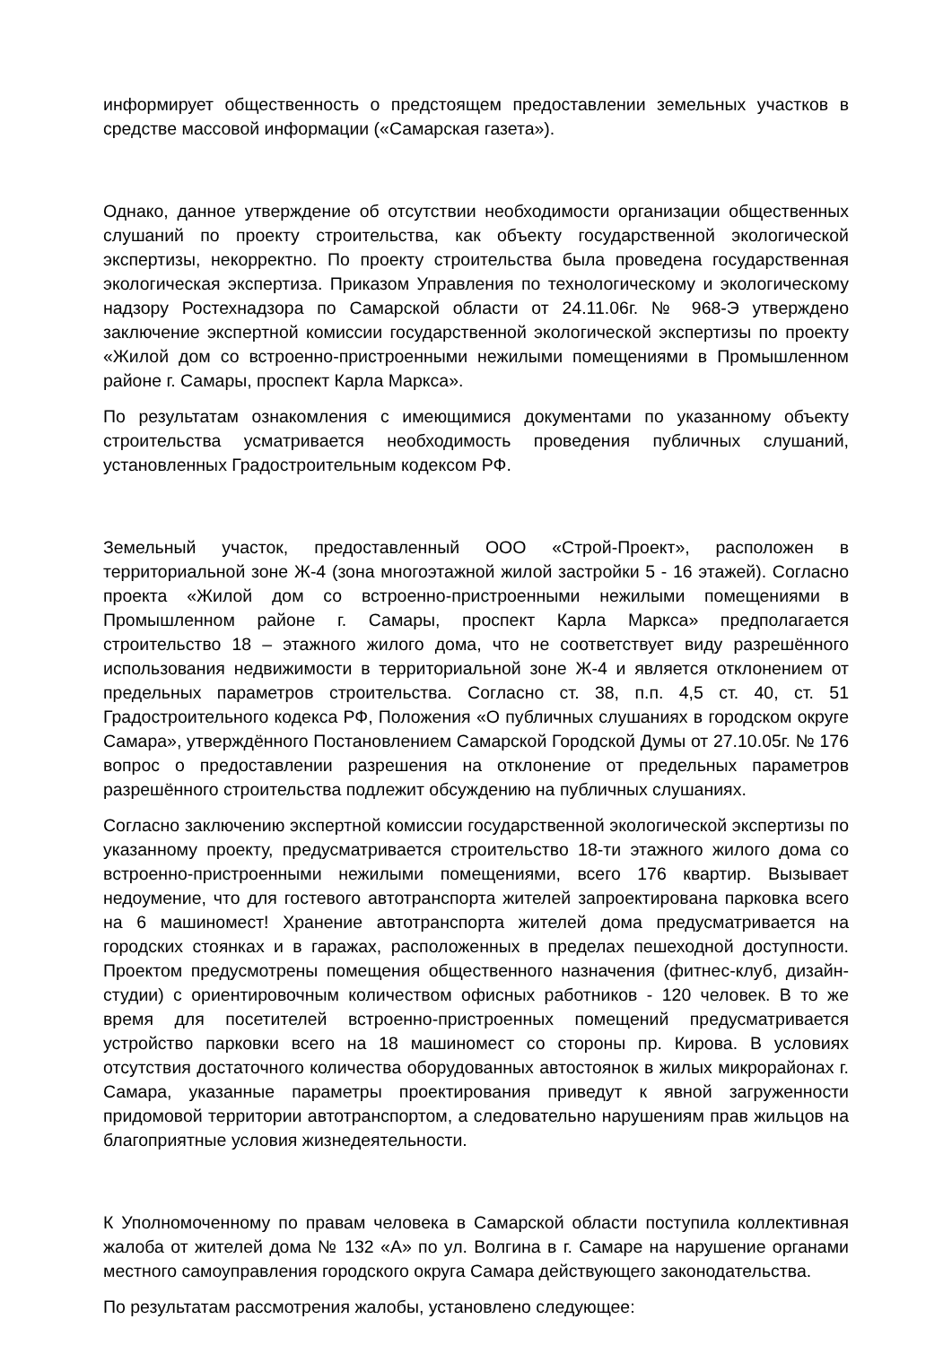информирует общественность о предстоящем предоставлении земельных участков в средстве массовой информации («Самарская газета»).
Однако, данное утверждение об отсутствии необходимости организации общественных слушаний по проекту строительства, как объекту государственной экологической экспертизы, некорректно. По проекту строительства была проведена государственная экологическая экспертиза. Приказом Управления по технологическому и экологическому надзору Ростехнадзора по Самарской области от 24.11.06г. № 968-Э утверждено заключение экспертной комиссии государственной экологической экспертизы по проекту «Жилой дом со встроенно-пристроенными нежилыми помещениями в Промышленном районе г. Самары, проспект Карла Маркса».
По результатам ознакомления с имеющимися документами по указанному объекту строительства усматривается необходимость проведения публичных слушаний, установленных Градостроительным кодексом РФ.
Земельный участок, предоставленный ООО «Строй-Проект», расположен в территориальной зоне Ж-4 (зона многоэтажной жилой застройки 5 - 16 этажей). Согласно проекта «Жилой дом со встроенно-пристроенными нежилыми помещениями в Промышленном районе г. Самары, проспект Карла Маркса» предполагается строительство 18 – этажного жилого дома, что не соответствует виду разрешённого использования недвижимости в территориальной зоне Ж-4 и является отклонением от предельных параметров строительства. Согласно ст. 38, п.п. 4,5 ст. 40, ст. 51 Градостроительного кодекса РФ, Положения «О публичных слушаниях в городском округе Самара», утверждённого Постановлением Самарской Городской Думы от 27.10.05г. № 176 вопрос о предоставлении разрешения на отклонение от предельных параметров разрешённого строительства подлежит обсуждению на публичных слушаниях.
Согласно заключению экспертной комиссии государственной экологической экспертизы по указанному проекту, предусматривается строительство 18-ти этажного жилого дома со встроенно-пристроенными нежилыми помещениями, всего 176 квартир. Вызывает недоумение, что для гостевого автотранспорта жителей запроектирована парковка всего на 6 машиномест! Хранение автотранспорта жителей дома предусматривается на городских стоянках и в гаражах, расположенных в пределах пешеходной доступности. Проектом предусмотрены помещения общественного назначения (фитнес-клуб, дизайн-студии) с ориентировочным количеством офисных работников - 120 человек. В то же время для посетителей встроенно-пристроенных помещений предусматривается устройство парковки всего на 18 машиномест со стороны пр. Кирова. В условиях отсутствия достаточного количества оборудованных автостоянок в жилых микрорайонах г. Самара, указанные параметры проектирования приведут к явной загруженности придомовой территории автотранспортом, а следовательно нарушениям прав жильцов на благоприятные условия жизнедеятельности.
К Уполномоченному по правам человека в Самарской области поступила коллективная жалоба от жителей дома № 132 «А» по ул. Волгина в г. Самаре на нарушение органами местного самоуправления городского округа Самара действующего законодательства.
По результатам рассмотрения жалобы, установлено следующее: